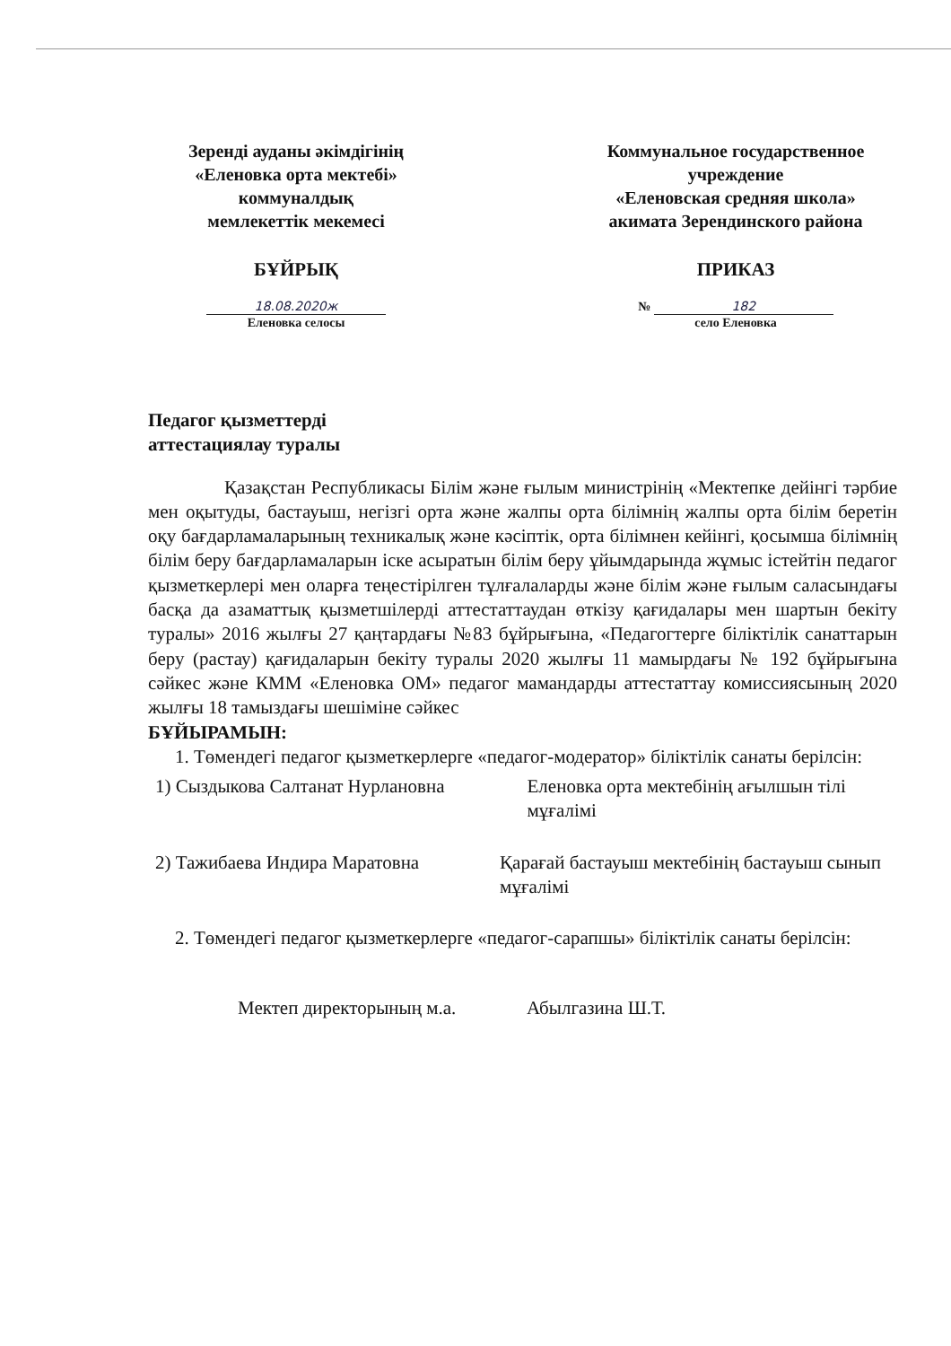Зеренді ауданы әкімдігінің
«Еленовка орта мектебі»
коммуналдық
мемлекеттік мекемесі
БҰЙРЫҚ
18.08.2020ж
Еленовка селосы
Коммунальное государственное
учреждение
«Еленовская средняя школа»
акимата Зерендинского района
ПРИКАЗ
№ 182
село Еленовка
Педагог қызметтерді
аттестациялау туралы
Қазақстан Республикасы Білім және ғылым министрінің «Мектепке дейінгі тәрбие мен оқытуды, бастауыш, негізгі орта және жалпы орта білімнің жалпы орта білім беретін оқу бағдарламаларының техникалық және кәсіптік, орта білімнен кейінгі, қосымша білімнің білім беру бағдарламаларын іске асыратын білім беру ұйымдарында жұмыс істейтін педагог қызметкерлері мен оларға теңестірілген тұлғалаларды және білім және ғылым саласындағы басқа да азаматтық қызметшілерді аттестаттаудан өткізу қағидалары мен шартын бекіту туралы» 2016 жылғы 27 қаңтардағы №83 бұйрығына, «Педагогтерге біліктілік санаттарын беру (растау) қағидаларын бекіту туралы 2020 жылғы 11 мамырдағы № 192 бұйрығына сәйкес және КММ «Еленовка ОМ» педагог мамандарды аттестаттау комиссиясының 2020 жылғы 18 тамыздағы шешіміне сәйкес
БҰЙЫРАМЫН:
1. Төмендегі педагог қызметкерлерге «педагог-модератор» біліктілік санаты берілсін:
1) Сыздыкова Салтанат Нурлановна Еленовка орта мектебінің ағылшын тілі мұғалімі
2) Тажибаева Индира Маратовна Қарағай бастауыш мектебінің бастауыш сынып мұғалімі
2. Төмендегі педагог қызметкерлерге «педагог-сарапшы» біліктілік санаты берілсін:
Мектеп директорының м.а. Абылгазина Ш.Т.